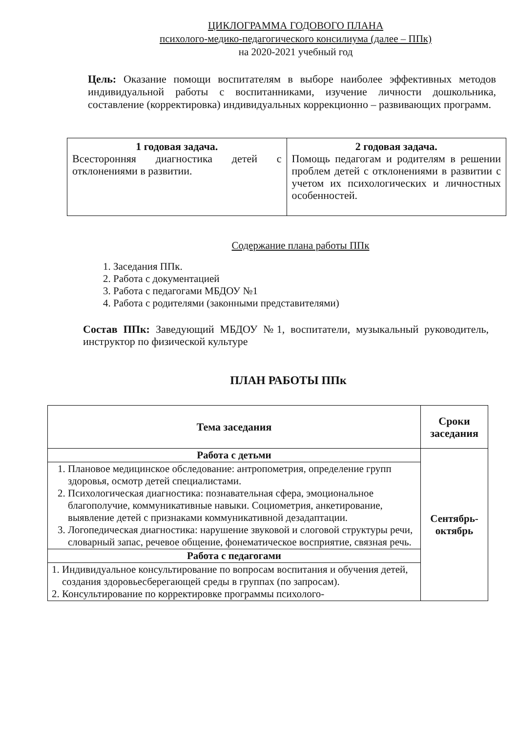ЦИКЛОГРАММА ГОДОВОГО ПЛАНА
психолого-медико-педагогического консилиума (далее – ППк)
на 2020-2021 учебный год
Цель: Оказание помощи воспитателям в выборе наиболее эффективных методов индивидуальной работы с воспитанниками, изучение личности дошкольника, составление (корректировка) индивидуальных коррекционно – развивающих программ.
| 1 годовая задача. Всесторонняя диагностика детей с отклонениями в развитии. | 2 годовая задача. Помощь педагогам и родителям в решении проблем детей с отклонениями в развитии с учетом их психологических и личностных особенностей. |
Содержание плана работы ППк
1. Заседания ППк.
2. Работа с документацией
3. Работа с педагогами МБДОУ №1
4. Работа с родителями (законными представителями)
Состав ППк: Заведующий МБДОУ №1, воспитатели, музыкальный руководитель, инструктор по физической культуре
ПЛАН РАБОТЫ ППк
| Тема заседания | Сроки заседания |
| --- | --- |
| Работа с детьми | Сентябрь-октябрь |
| 1. Плановое медицинское обследование: антропометрия, определение групп здоровья, осмотр детей специалистами. 2. Психологическая диагностика: познавательная сфера, эмоциональное благополучие, коммуникативные навыки. Социометрия, анкетирование, выявление детей с признаками коммуникативной дезадаптации. 3. Логопедическая диагностика: нарушение звуковой и слоговой структуры речи, словарный запас, речевое общение, фонематическое восприятие, связная речь. | |
| Работа с педагогами | |
| 1. Индивидуальное консультирование по вопросам воспитания и обучения детей, создания здоровьесберегающей среды в группах (по запросам). 2. Консультирование по корректировке программы психолого- | |